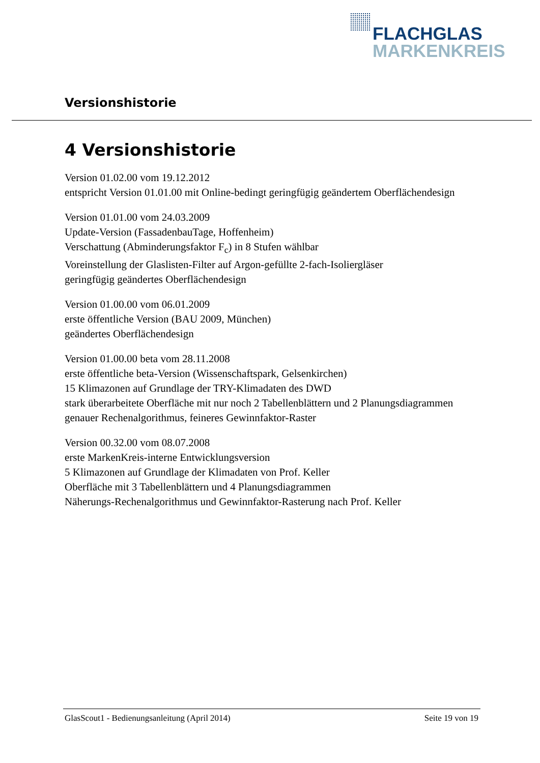FLACHGLAS
MARKENKREIS
Versionshistorie
4 Versionshistorie
Version 01.02.00 vom 19.12.2012
entspricht Version 01.01.00 mit Online-bedingt geringfügig geändertem Oberflächendesign
Version 01.01.00 vom 24.03.2009
Update-Version (FassadenbauTage, Hoffenheim)
Verschattung (Abminderungsfaktor F<sub>c</sub>) in 8 Stufen wählbar
Voreinstellung der Glaslisten-Filter auf Argon-gefüllte 2-fach-Isoliergläser
geringfügig geändertes Oberflächendesign
Version 01.00.00 vom 06.01.2009
erste öffentliche Version (BAU 2009, München)
geändertes Oberflächendesign
Version 01.00.00 beta vom 28.11.2008
erste öffentliche beta-Version (Wissenschaftspark, Gelsenkirchen)
15 Klimazonen auf Grundlage der TRY-Klimadaten des DWD
stark überarbeitete Oberfläche mit nur noch 2 Tabellenblättern und 2 Planungsdiagrammen
genauer Rechenalgorithmus, feineres Gewinnfaktor-Raster
Version 00.32.00 vom 08.07.2008
erste MarkenKreis-interne Entwicklungsversion
5 Klimazonen auf Grundlage der Klimadaten von Prof. Keller
Oberfläche mit 3 Tabellenblättern und 4 Planungsdiagrammen
Näherungs-Rechenalgorithmus und Gewinnfaktor-Rasterung nach Prof. Keller
GlasScout1 - Bedienungsanleitung (April 2014) Seite 19 von 19